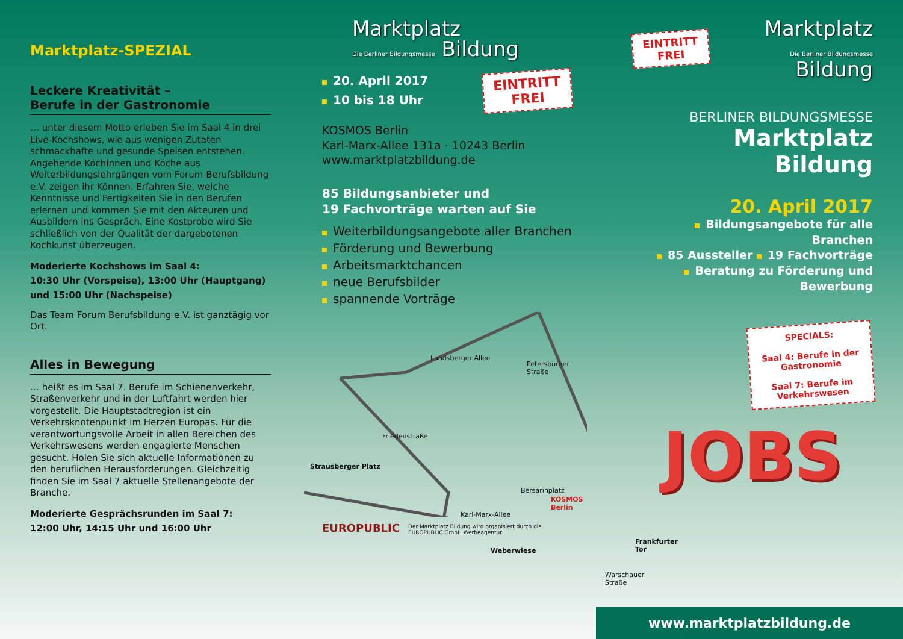Marktplatz-SPEZIAL
Leckere Kreativität –
Berufe in der Gastronomie
… unter diesem Motto erleben Sie im Saal 4 in drei Live-Kochshows, wie aus wenigen Zutaten schmackhafte und gesunde Speisen entstehen. Angehende Köchinnen und Köche aus Weiterbildungslehrgängen vom Forum Berufsbildung e.V. zeigen ihr Können. Erfahren Sie, welche Kenntnisse und Fertigkeiten Sie in den Berufen erlernen und kommen Sie mit den Akteuren und Ausbildern ins Gespräch. Eine Kostprobe wird Sie schließlich von der Qualität der dargebotenen Kochkunst überzeugen.
Moderierte Kochshows im Saal 4:
10:30 Uhr (Vorspeise), 13:00 Uhr (Hauptgang) und 15:00 Uhr (Nachspeise)
Das Team Forum Berufsbildung e.V. ist ganztägig vor Ort.
Alles in Bewegung
… heißt es im Saal 7. Berufe im Schienenverkehr, Straßenverkehr und in der Luftfahrt werden hier vorgestellt. Die Hauptstadtregion ist ein Verkehrsknotenpunkt im Herzen Europas. Für die verantwortungsvolle Arbeit in allen Bereichen des Verkehrswesens werden engagierte Menschen gesucht. Holen Sie sich aktuelle Informationen zu den beruflichen Herausforderungen. Gleichzeitig finden Sie im Saal 7 aktuelle Stellenangebote der Branche.
Moderierte Gesprächsrunden im Saal 7:
12:00 Uhr, 14:15 Uhr und 16:00 Uhr
Marktplatz
Die Berliner Bildungsmesse Bildung
20. April 2017
10 bis 18 Uhr
EINTRITT
FREI
KOSMOS Berlin
Karl-Marx-Allee 131a · 10243 Berlin
www.marktplatzbildung.de
85 Bildungsanbieter und
19 Fachvorträge warten auf Sie
Weiterbildungsangebote aller Branchen
Förderung und Bewerbung
Arbeitsmarktchancen
neue Berufsbilder
spannende Vorträge
Landsberger Allee
Petersburger Straße
Friedenstraße
Strausberger Platz
Bersarinplatz
Karl-Marx-Allee
KOSMOS Berlin
Weberwiese
Frankfurter Tor
Warschauer Straße
EUROPUBLIC Der Marktplatz Bildung wird organisiert durch die EUROPUBLIC GmbH Werbeagentur.
EINTRITT
FREI
Marktplatz
Die Berliner Bildungsmesse Bildung
BERLINER BILDUNGSMESSE
Marktplatz Bildung
20. April 2017
Bildungsangebote für alle Branchen
85 Aussteller 19 Fachvorträge
Beratung zu Förderung und Bewerbung
SPECIALS:
Saal 4: Berufe in der
Gastronomie
Saal 7: Berufe im
Verkehrswesen
JOBS
www.marktplatzbildung.de